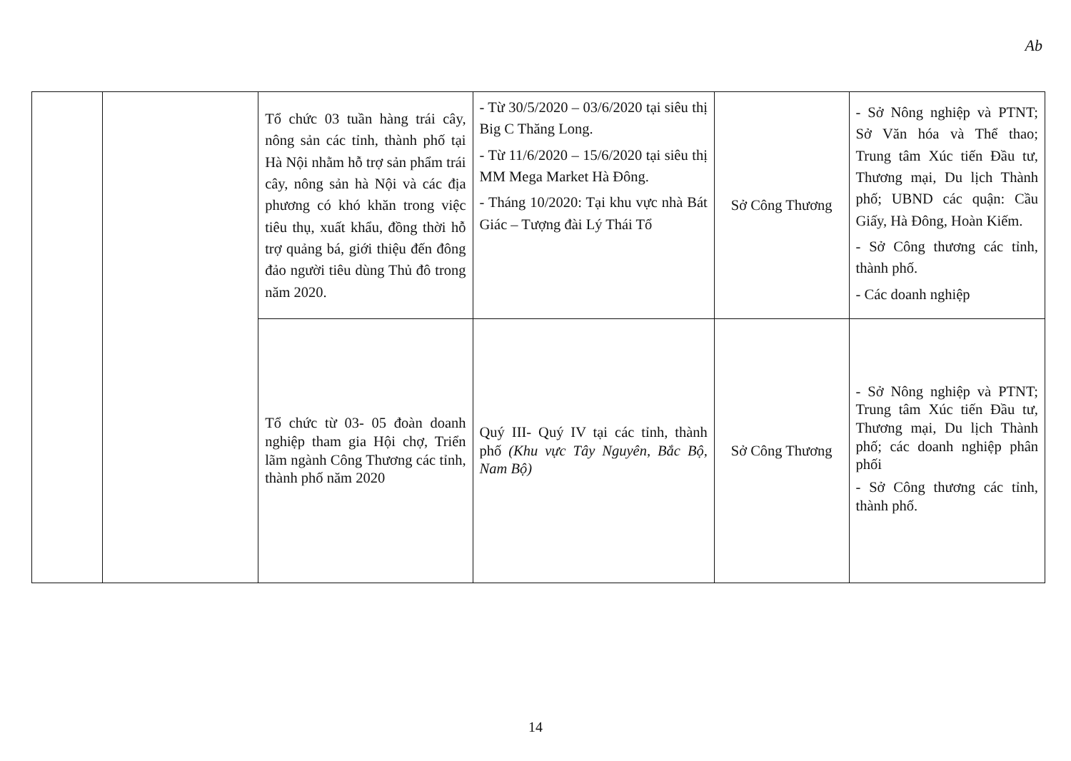Ab
| | | Tổ chức 03 tuần hàng trái cây, nông sản các tỉnh, thành phố tại Hà Nội nhằm hỗ trợ sản phẩm trái cây, nông sản hà Nội và các địa phương có khó khăn trong việc tiêu thụ, xuất khẩu, đồng thời hỗ trợ quảng bá, giới thiệu đến đông đảo người tiêu dùng Thủ đô trong năm 2020. | - Từ 30/5/2020 – 03/6/2020 tại siêu thị Big C Thăng Long. - Từ 11/6/2020 – 15/6/2020 tại siêu thị MM Mega Market Hà Đông. - Tháng 10/2020: Tại khu vực nhà Bát Giác – Tượng đài Lý Thái Tổ | Sở Công Thương | - Sở Nông nghiệp và PTNT; Sở Văn hóa và Thể thao; Trung tâm Xúc tiến Đầu tư, Thương mại, Du lịch Thành phố; UBND các quận: Cầu Giấy, Hà Đông, Hoàn Kiếm. - Sở Công thương các tỉnh, thành phố. - Các doanh nghiệp |
| | | Tổ chức từ 03- 05 đoàn doanh nghiệp tham gia Hội chợ, Triển lãm ngành Công Thương các tỉnh, thành phố năm 2020 | Quý III- Quý IV tại các tỉnh, thành phố (Khu vực Tây Nguyên, Bắc Bộ, Nam Bộ) | Sở Công Thương | - Sở Nông nghiệp và PTNT; Trung tâm Xúc tiến Đầu tư, Thương mại, Du lịch Thành phố; các doanh nghiệp phân phối - Sở Công thương các tỉnh, thành phố. |
14